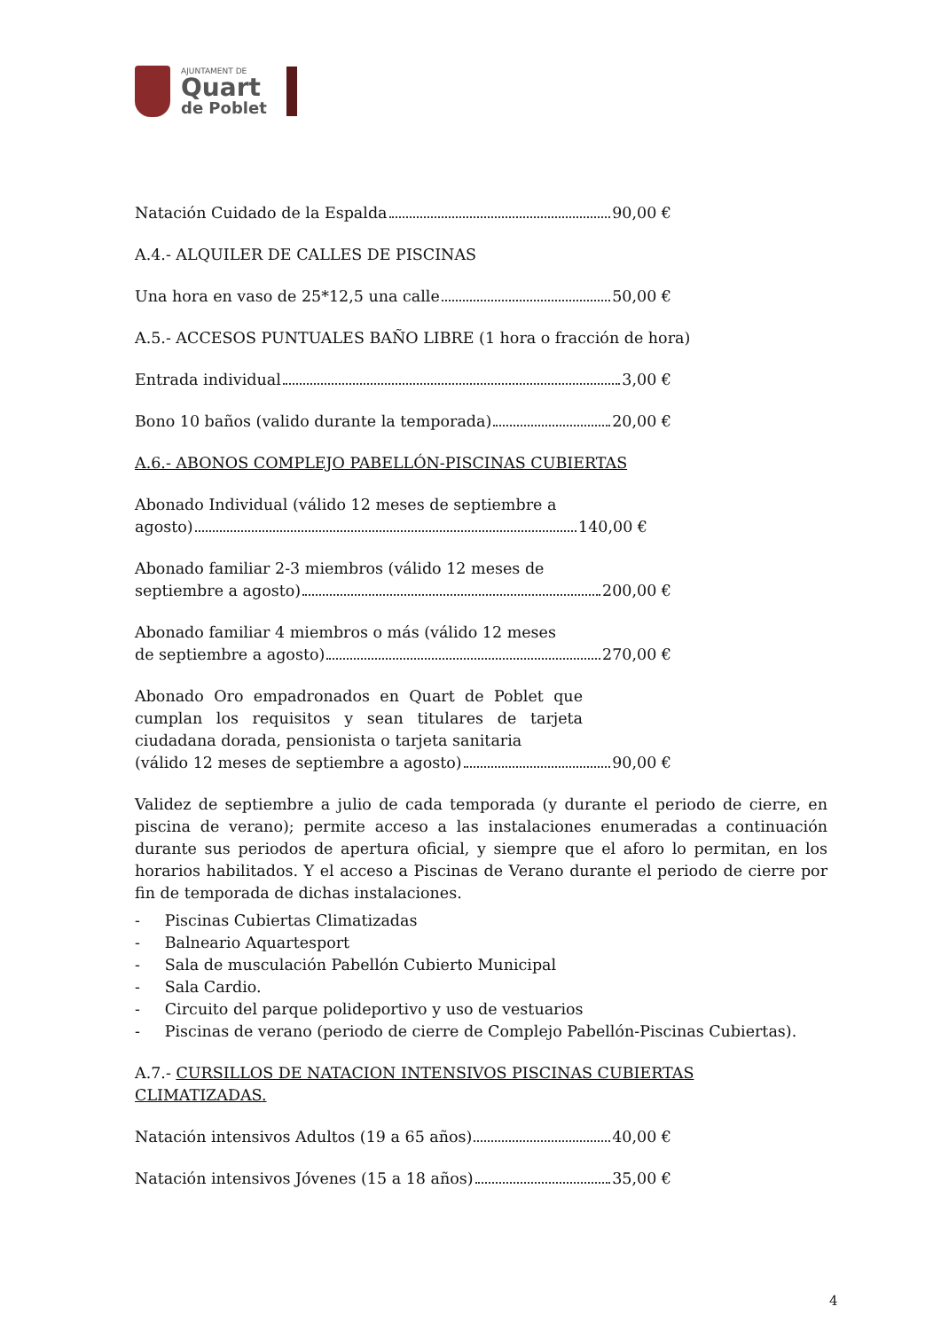AJUNTAMENT DE
Quart
de Poblet
Natación Cuidado de la Espalda 90,00 €
A.4.- ALQUILER DE CALLES DE PISCINAS
Una hora en vaso de 25*12,5 una calle 50,00 €
A.5.- ACCESOS PUNTUALES BAÑO LIBRE (1 hora o fracción de hora)
Entrada individual 3,00 €
Bono 10 baños (valido durante la temporada) 20,00 €
A.6.- ABONOS COMPLEJO PABELLÓN-PISCINAS CUBIERTAS
Abonado Individual (válido 12 meses de septiembre a
agosto) 140,00 €
Abonado familiar 2-3 miembros (válido 12 meses de
septiembre a agosto) 200,00 €
Abonado familiar 4 miembros o más (válido 12 meses
de septiembre a agosto) 270,00 €
Abonado Oro empadronados en Quart de Poblet que cumplan los requisitos y sean titulares de tarjeta ciudadana dorada, pensionista o tarjeta sanitaria
(válido 12 meses de septiembre a agosto) 90,00 €
Validez de septiembre a julio de cada temporada (y durante el periodo de cierre, en piscina de verano); permite acceso a las instalaciones enumeradas a continuación durante sus periodos de apertura oficial, y siempre que el aforo lo permitan, en los horarios habilitados. Y el acceso a Piscinas de Verano durante el periodo de cierre por fin de temporada de dichas instalaciones.
- Piscinas Cubiertas Climatizadas
- Balneario Aquartesport
- Sala de musculación Pabellón Cubierto Municipal
- Sala Cardio.
- Circuito del parque polideportivo y uso de vestuarios
- Piscinas de verano (periodo de cierre de Complejo Pabellón-Piscinas Cubiertas).
A.7.- CURSILLOS DE NATACION INTENSIVOS PISCINAS CUBIERTAS CLIMATIZADAS.
Natación intensivos Adultos (19 a 65 años) 40,00 €
Natación intensivos Jóvenes (15 a 18 años) 35,00 €
4